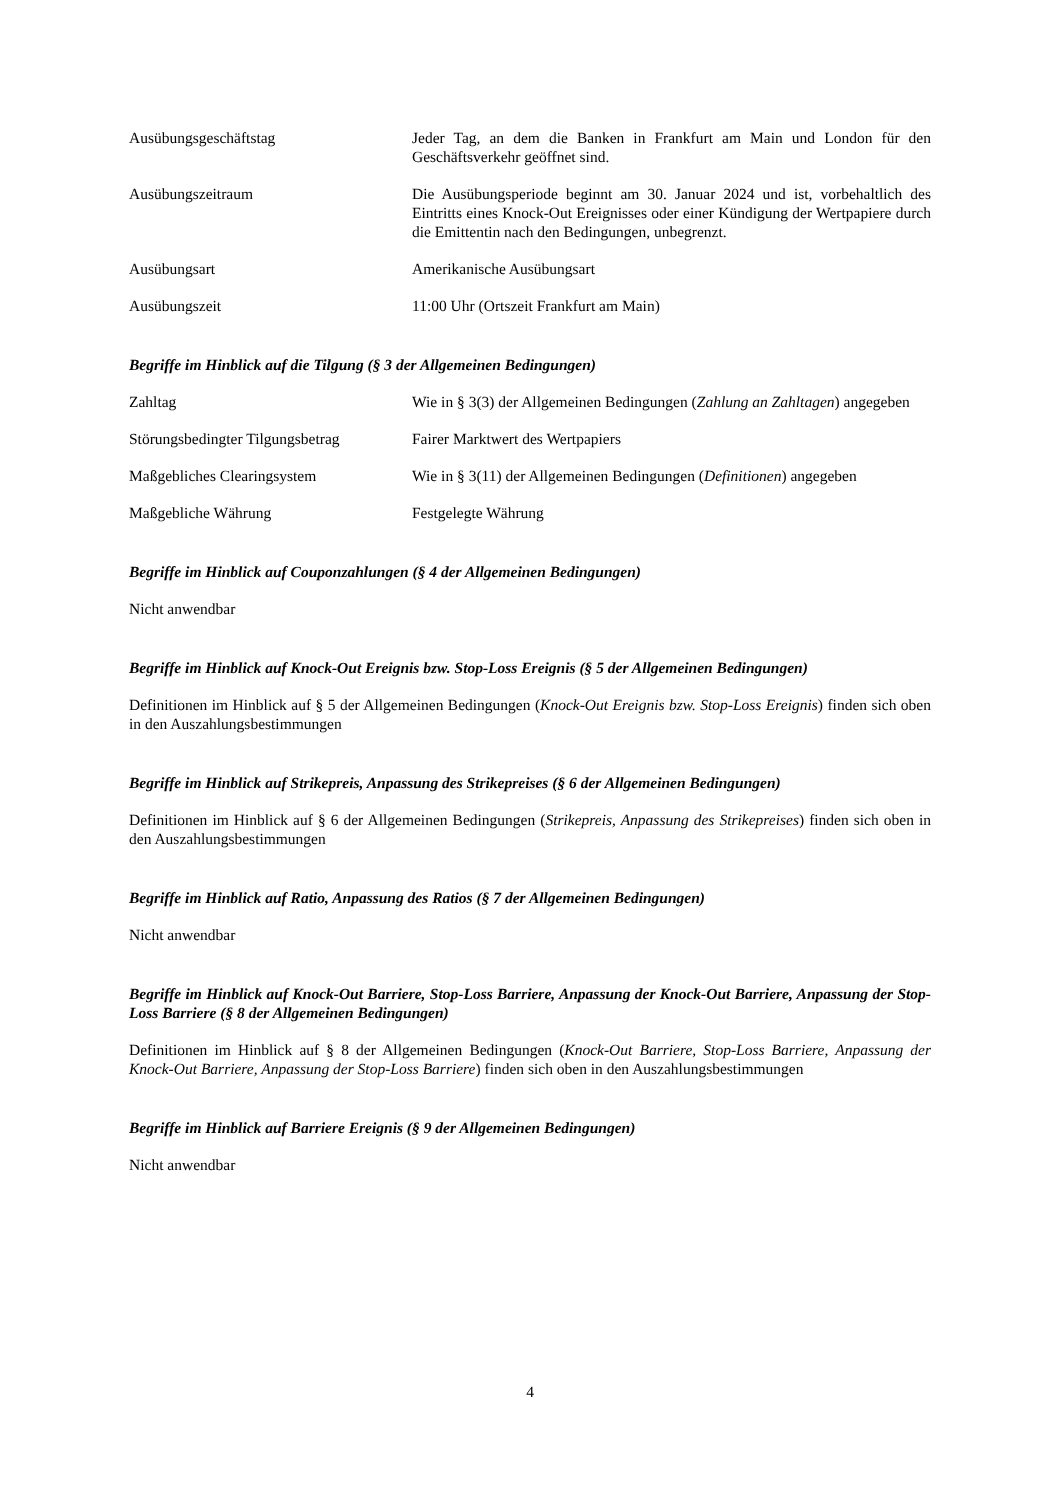Ausübungsgeschäftstag Jeder Tag, an dem die Banken in Frankfurt am Main und London für den Geschäftsverkehr geöffnet sind.
Ausübungszeitraum Die Ausübungsperiode beginnt am 30. Januar 2024 und ist, vorbehaltlich des Eintritts eines Knock-Out Ereignisses oder einer Kündigung der Wertpapiere durch die Emittentin nach den Bedingungen, unbegrenzt.
Ausübungsart Amerikanische Ausübungsart
Ausübungszeit 11:00 Uhr (Ortszeit Frankfurt am Main)
Begriffe im Hinblick auf die Tilgung (§ 3 der Allgemeinen Bedingungen)
Zahltag Wie in § 3(3) der Allgemeinen Bedingungen (Zahlung an Zahltagen) angegeben
Störungsbedingter Tilgungsbetrag
Fairer Marktwert des Wertpapiers
Maßgebliches Clearingsystem Wie in § 3(11) der Allgemeinen Bedingungen (Definitionen) angegeben
Maßgebliche Währung Festgelegte Währung
Begriffe im Hinblick auf Couponzahlungen (§ 4 der Allgemeinen Bedingungen)
Nicht anwendbar
Begriffe im Hinblick auf Knock-Out Ereignis bzw. Stop-Loss Ereignis (§ 5 der Allgemeinen Bedingungen)
Definitionen im Hinblick auf § 5 der Allgemeinen Bedingungen (Knock-Out Ereignis bzw. Stop-Loss Ereignis) finden sich oben in den Auszahlungsbestimmungen
Begriffe im Hinblick auf Strikepreis, Anpassung des Strikepreises (§ 6 der Allgemeinen Bedingungen)
Definitionen im Hinblick auf § 6 der Allgemeinen Bedingungen (Strikepreis, Anpassung des Strikepreises) finden sich oben in den Auszahlungsbestimmungen
Begriffe im Hinblick auf Ratio, Anpassung des Ratios (§ 7 der Allgemeinen Bedingungen)
Nicht anwendbar
Begriffe im Hinblick auf Knock-Out Barriere, Stop-Loss Barriere, Anpassung der Knock-Out Barriere, Anpassung der Stop-Loss Barriere (§ 8 der Allgemeinen Bedingungen)
Definitionen im Hinblick auf § 8 der Allgemeinen Bedingungen (Knock-Out Barriere, Stop-Loss Barriere, Anpassung der Knock-Out Barriere, Anpassung der Stop-Loss Barriere) finden sich oben in den Auszahlungsbestimmungen
Begriffe im Hinblick auf Barriere Ereignis (§ 9 der Allgemeinen Bedingungen)
Nicht anwendbar
4